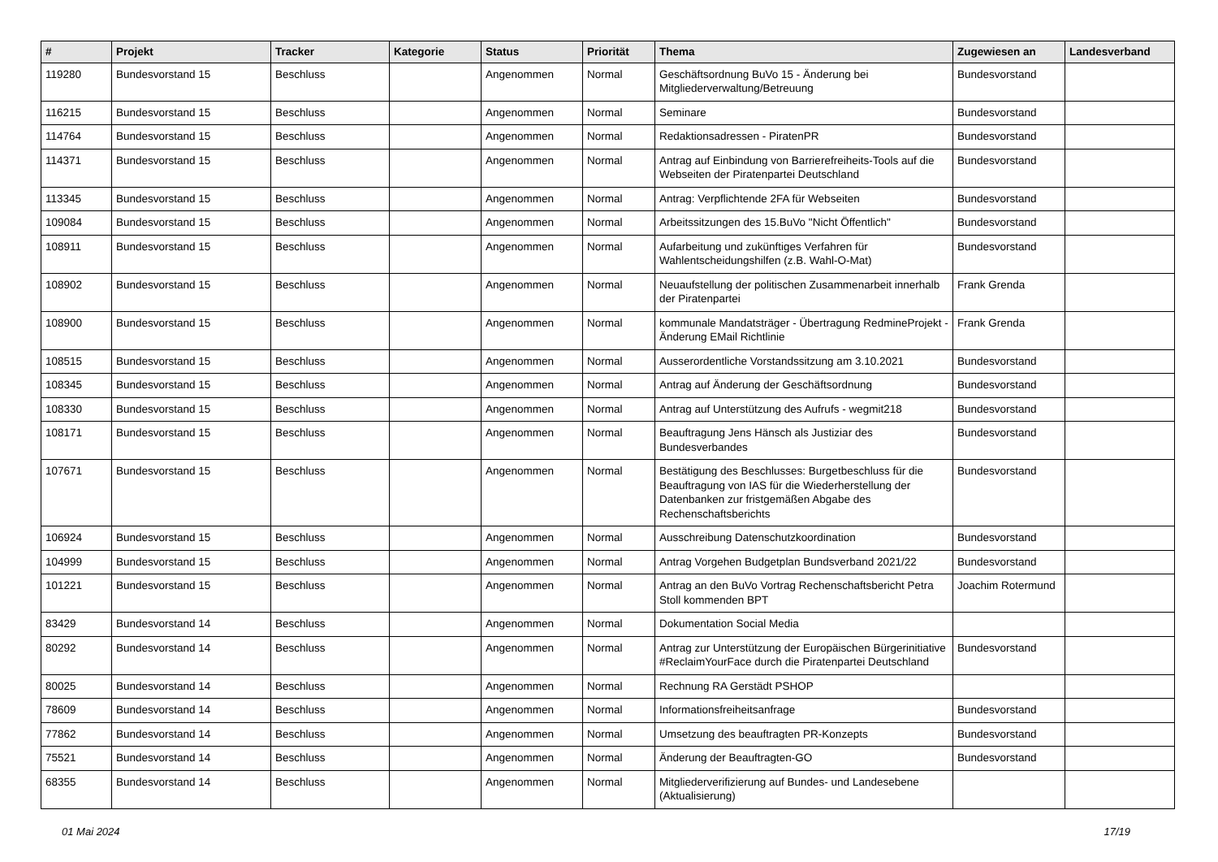| # | Projekt | Tracker | Kategorie | Status | Priorität | Thema | Zugewiesen an | Landesverband |
| --- | --- | --- | --- | --- | --- | --- | --- | --- |
| 119280 | Bundesvorstand 15 | Beschluss | | Angenommen | Normal | Geschäftsordnung BuVo 15 - Änderung bei Mitgliederverwaltung/Betreuung | Bundesvorstand | |
| 116215 | Bundesvorstand 15 | Beschluss | | Angenommen | Normal | Seminare | Bundesvorstand | |
| 114764 | Bundesvorstand 15 | Beschluss | | Angenommen | Normal | Redaktionsadressen - PiratenPR | Bundesvorstand | |
| 114371 | Bundesvorstand 15 | Beschluss | | Angenommen | Normal | Antrag auf Einbindung von Barrierefreiheits-Tools auf die Webseiten der Piratenpartei Deutschland | Bundesvorstand | |
| 113345 | Bundesvorstand 15 | Beschluss | | Angenommen | Normal | Antrag: Verpflichtende 2FA für Webseiten | Bundesvorstand | |
| 109084 | Bundesvorstand 15 | Beschluss | | Angenommen | Normal | Arbeitssitzungen des 15.BuVo "Nicht Öffentlich" | Bundesvorstand | |
| 108911 | Bundesvorstand 15 | Beschluss | | Angenommen | Normal | Aufarbeitung und zukünftiges Verfahren für Wahlentscheidungshilfen (z.B. Wahl-O-Mat) | Bundesvorstand | |
| 108902 | Bundesvorstand 15 | Beschluss | | Angenommen | Normal | Neuaufstellung der politischen Zusammenarbeit innerhalb der Piratenpartei | Frank Grenda | |
| 108900 | Bundesvorstand 15 | Beschluss | | Angenommen | Normal | kommunale Mandatsträger - Übertragung RedmineProjekt - Änderung EMail Richtlinie | Frank Grenda | |
| 108515 | Bundesvorstand 15 | Beschluss | | Angenommen | Normal | Ausserordentliche Vorstandssitzung am 3.10.2021 | Bundesvorstand | |
| 108345 | Bundesvorstand 15 | Beschluss | | Angenommen | Normal | Antrag auf Änderung der Geschäftsordnung | Bundesvorstand | |
| 108330 | Bundesvorstand 15 | Beschluss | | Angenommen | Normal | Antrag auf Unterstützung des Aufrufs - wegmit218 | Bundesvorstand | |
| 108171 | Bundesvorstand 15 | Beschluss | | Angenommen | Normal | Beauftragung Jens Hänsch als Justiziar des Bundesverbandes | Bundesvorstand | |
| 107671 | Bundesvorstand 15 | Beschluss | | Angenommen | Normal | Bestätigung des Beschlusses: Burgetbeschluss für die Beauftragung von IAS für die Wiederherstellung der Datenbanken zur fristgemäßen Abgabe des Rechenschaftsberichts | Bundesvorstand | |
| 106924 | Bundesvorstand 15 | Beschluss | | Angenommen | Normal | Ausschreibung Datenschutzkoordination | Bundesvorstand | |
| 104999 | Bundesvorstand 15 | Beschluss | | Angenommen | Normal | Antrag Vorgehen Budgetplan Bundsverband 2021/22 | Bundesvorstand | |
| 101221 | Bundesvorstand 15 | Beschluss | | Angenommen | Normal | Antrag an den BuVo Vortrag Rechenschaftsbericht Petra Stoll kommenden BPT | Joachim Rotermund | |
| 83429 | Bundesvorstand 14 | Beschluss | | Angenommen | Normal | Dokumentation Social Media | | |
| 80292 | Bundesvorstand 14 | Beschluss | | Angenommen | Normal | Antrag zur Unterstützung der Europäischen Bürgerinitiative #ReclaimYourFace durch die Piratenpartei Deutschland | Bundesvorstand | |
| 80025 | Bundesvorstand 14 | Beschluss | | Angenommen | Normal | Rechnung RA Gerstädt PSHOP | | |
| 78609 | Bundesvorstand 14 | Beschluss | | Angenommen | Normal | Informationsfreiheitsanfrage | Bundesvorstand | |
| 77862 | Bundesvorstand 14 | Beschluss | | Angenommen | Normal | Umsetzung des beauftragten PR-Konzepts | Bundesvorstand | |
| 75521 | Bundesvorstand 14 | Beschluss | | Angenommen | Normal | Änderung der Beauftragten-GO | Bundesvorstand | |
| 68355 | Bundesvorstand 14 | Beschluss | | Angenommen | Normal | Mitgliederverifizierung auf Bundes- und Landesebene (Aktualisierung) | | |
01 Mai 2024 17/19